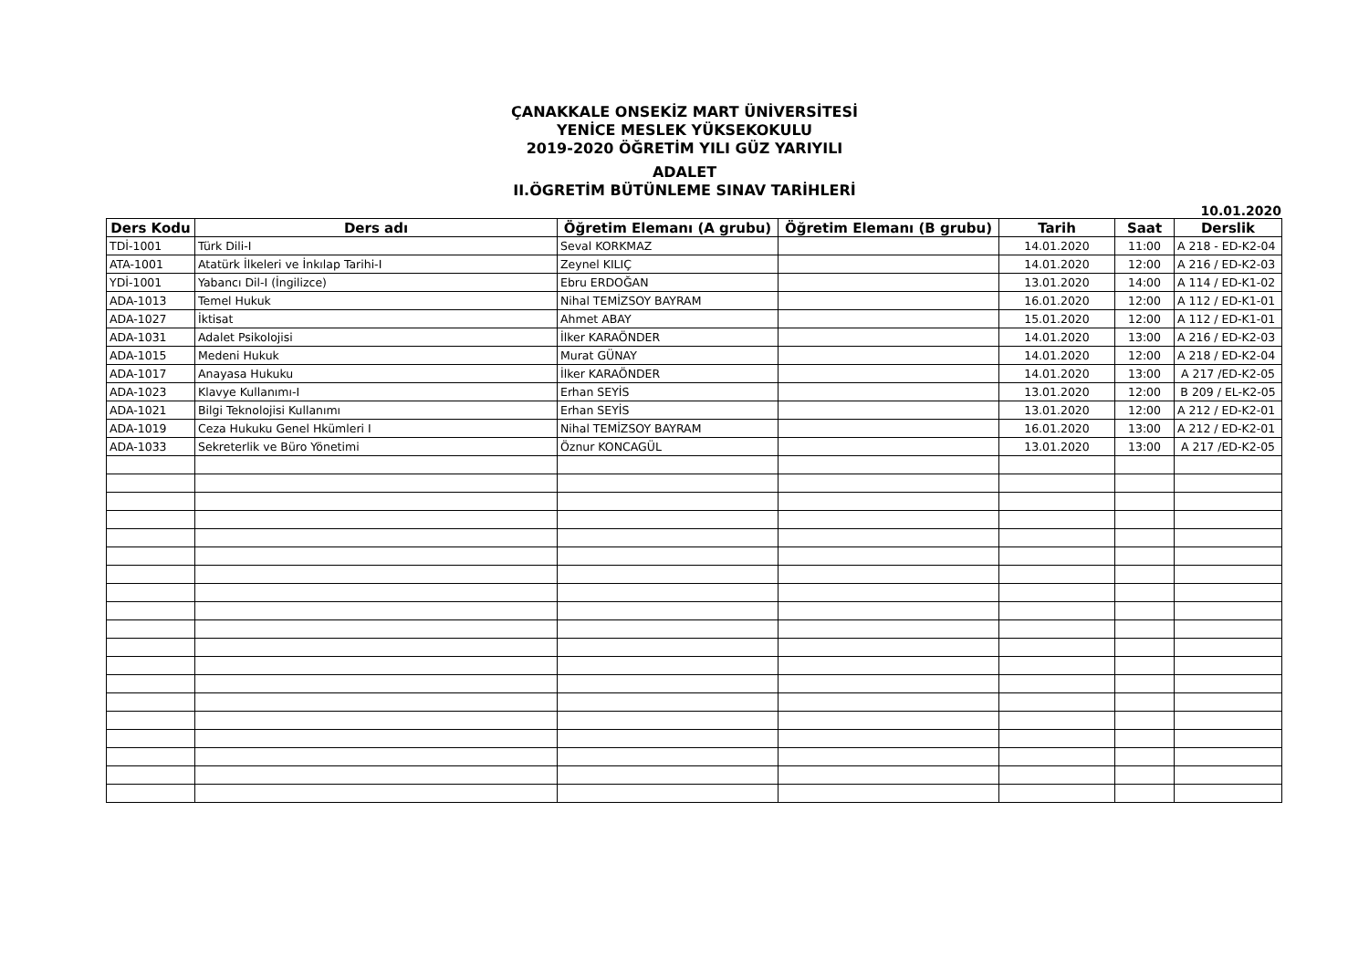ÇANAKKALE ONSEKİZ MART ÜNİVERSİTESİ
YENİCE MESLEK YÜKSEKOKULU
2019-2020 ÖĞRETİM YILI GÜZ YARIYILI
ADALET
II.ÖGRETİM BÜTÜNLEME SINAV TARİHLERİ
10.01.2020
| Ders Kodu | Ders adı | Öğretim Elemanı (A grubu) | Öğretim Elemanı (B grubu) | Tarih | Saat | Derslik |
| --- | --- | --- | --- | --- | --- | --- |
| TDİ-1001 | Türk Dili-I | Seval KORKMAZ | | 14.01.2020 | 11:00 | A 218 - ED-K2-04 |
| ATA-1001 | Atatürk İlkeleri ve İnkılap Tarihi-I | Zeynel KILIÇ | | 14.01.2020 | 12:00 | A 216 / ED-K2-03 |
| YDİ-1001 | Yabancı Dil-I (İngilizce) | Ebru ERDOĞAN | | 13.01.2020 | 14:00 | A 114 / ED-K1-02 |
| ADA-1013 | Temel Hukuk | Nihal TEMİZSOY BAYRAM | | 16.01.2020 | 12:00 | A 112 / ED-K1-01 |
| ADA-1027 | İktisat | Ahmet ABAY | | 15.01.2020 | 12:00 | A 112 / ED-K1-01 |
| ADA-1031 | Adalet Psikolojisi | İlker KARAÖNDER | | 14.01.2020 | 13:00 | A 216 / ED-K2-03 |
| ADA-1015 | Medeni Hukuk | Murat GÜNAY | | 14.01.2020 | 12:00 | A 218 / ED-K2-04 |
| ADA-1017 | Anayasa Hukuku | İlker KARAÖNDER | | 14.01.2020 | 13:00 | A 217 /ED-K2-05 |
| ADA-1023 | Klavye Kullanımı-I | Erhan SEYİS | | 13.01.2020 | 12:00 | B 209 / EL-K2-05 |
| ADA-1021 | Bilgi Teknolojisi Kullanımı | Erhan SEYİS | | 13.01.2020 | 12:00 | A 212 / ED-K2-01 |
| ADA-1019 | Ceza Hukuku Genel Hkümleri I | Nihal TEMİZSOY BAYRAM | | 16.01.2020 | 13:00 | A 212 / ED-K2-01 |
| ADA-1033 | Sekreterlik ve Büro Yönetimi | Öznur KONCAGÜL | | 13.01.2020 | 13:00 | A 217 /ED-K2-05 |